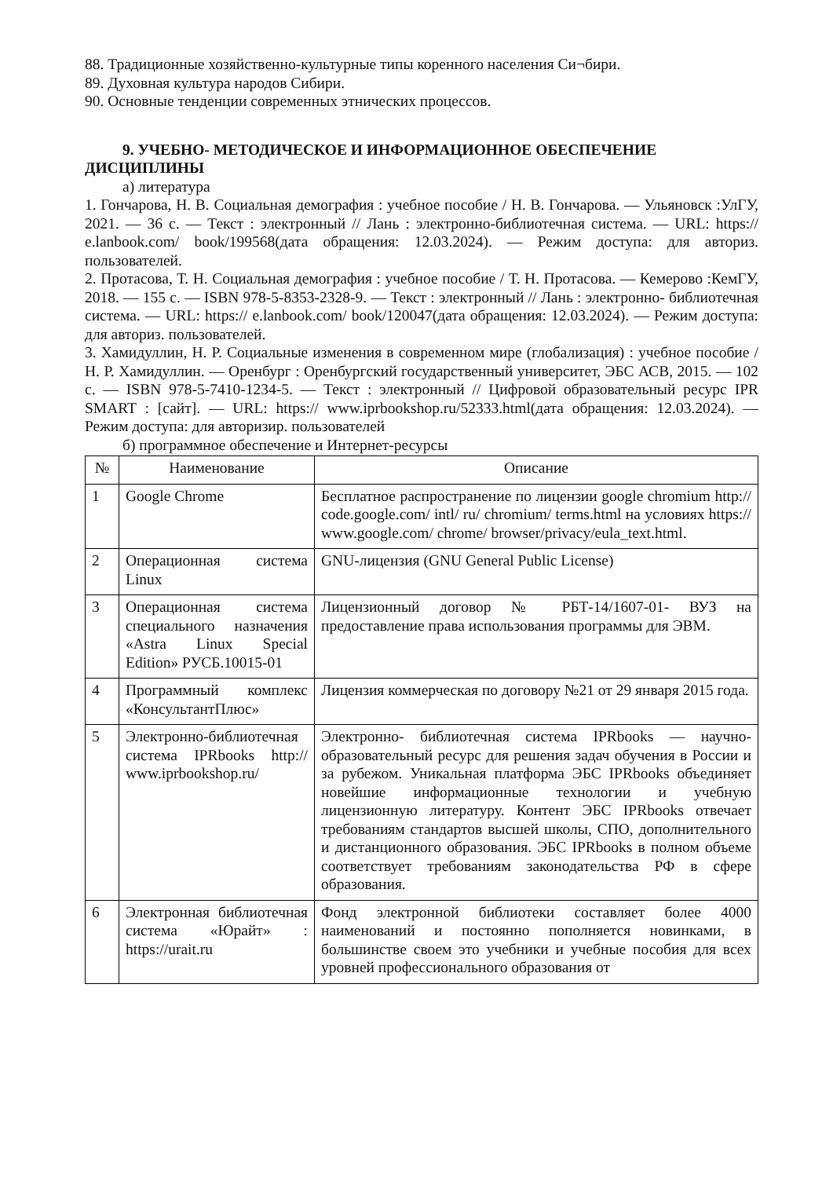88. Традиционные хозяйственно-культурные типы коренного населения Си¬бири.
89. Духовная культура народов Сибири.
90. Основные тенденции современных этнических процессов.
9. УЧЕБНО- МЕТОДИЧЕСКОЕ И ИНФОРМАЦИОННОЕ ОБЕСПЕЧЕНИЕ ДИСЦИПЛИНЫ
а) литература
1. Гончарова, Н. В. Социальная демография : учебное пособие / Н. В. Гончарова. — Ульяновск :УлГУ, 2021. — 36 с. — Текст : электронный // Лань : электронно-библиотечная система. — URL: https:// e.lanbook.com/ book/199568(дата обращения: 12.03.2024). — Режим доступа: для авториз. пользователей.
2. Протасова, Т. Н. Социальная демография : учебное пособие / Т. Н. Протасова. — Кемерово :КемГУ, 2018. — 155 с. — ISBN 978-5-8353-2328-9. — Текст : электронный // Лань : электронно- библиотечная система. — URL: https:// e.lanbook.com/ book/120047(дата обращения: 12.03.2024). — Режим доступа: для авториз. пользователей.
3. Хамидуллин, Н. Р. Социальные изменения в современном мире (глобализация) : учебное пособие / Н. Р. Хамидуллин. — Оренбург : Оренбургский государственный университет, ЭБС АСВ, 2015. — 102 с. — ISBN 978-5-7410-1234-5. — Текст : электронный // Цифровой образовательный ресурс IPR SMART : [сайт]. — URL: https:// www.iprbookshop.ru/52333.html(дата обращения: 12.03.2024). — Режим доступа: для авторизир. пользователей
б) программное обеспечение и Интернет-ресурсы
| № | Наименование | Описание |
| --- | --- | --- |
| 1 | Google Chrome | Бесплатное распространение по лицензии google chromium http:// code.google.com/ intl/ ru/ chromium/ terms.html на условиях https:// www.google.com/ chrome/ browser/privacy/eula_text.html. |
| 2 | Операционная система Linux | GNU-лицензия (GNU General Public License) |
| 3 | Операционная система специального назначения «Astra Linux Special Edition» РУСБ.10015-01 | Лицензионный договор № РБТ-14/1607-01- ВУЗ на предоставление права использования программы для ЭВМ. |
| 4 | Программный комплекс «КонсультантПлюс» | Лицензия коммерческая по договору №21 от 29 января 2015 года. |
| 5 | Электронно-библиотечная система IPRbooks http:// www.iprbookshop.ru/ | Электронно- библиотечная система IPRbooks — научно- образовательный ресурс для решения задач обучения в России и за рубежом. Уникальная платформа ЭБС IPRbooks объединяет новейшие информационные технологии и учебную лицензионную литературу. Контент ЭБС IPRbooks отвечает требованиям стандартов высшей школы, СПО, дополнительного и дистанционного образования. ЭБС IPRbooks в полном объеме соответствует требованиям законодательства РФ в сфере образования. |
| 6 | Электронная библиотечная система «Юрайт» : https://urait.ru | Фонд электронной библиотеки составляет более 4000 наименований и постоянно пополняется новинками, в большинстве своем это учебники и учебные пособия для всех уровней профессионального образования от |